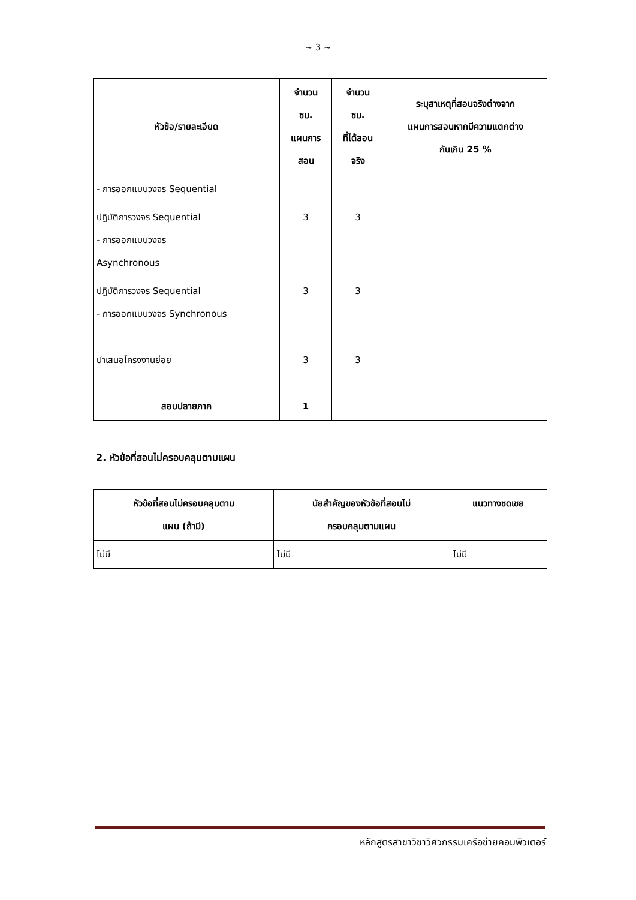~ 3 ~
| หัวข้อ/รายละเอียด | จำนวน ชม. แผนการ สอน | จำนวน ชม. ที่ได้สอน จริง | ระบุสาเหตุที่สอนจริงต่างจาก แผนการสอนหากมีความแตกต่าง กันเกิน 25 % |
| --- | --- | --- | --- |
| - การออกแบบวงจร Sequential | | | |
| ปฏิบัติการวงจร Sequential - การออกแบบวงจร Asynchronous | 3 | 3 | |
| ปฏิบัติการวงจร Sequential - การออกแบบวงจร Synchronous | 3 | 3 | |
| นำเสนอโครงงานย่อย | 3 | 3 | |
| สอบปลายภาค | 1 | | |
2. หัวข้อที่สอนไม่ครอบคลุมตามแผน
| หัวข้อที่สอนไม่ครอบคลุมตาม แผน (ถ้ามี) | นัยสำคัญของหัวข้อที่สอนไม่ ครอบคลุมตามแผน | แนวทางชดเชย |
| --- | --- | --- |
| ไม่มี | ไม่มี | ไม่มี |
หลักสูตรสาขาวิชาวิศวกรรมเครือข่ายคอมพิวเตอร์